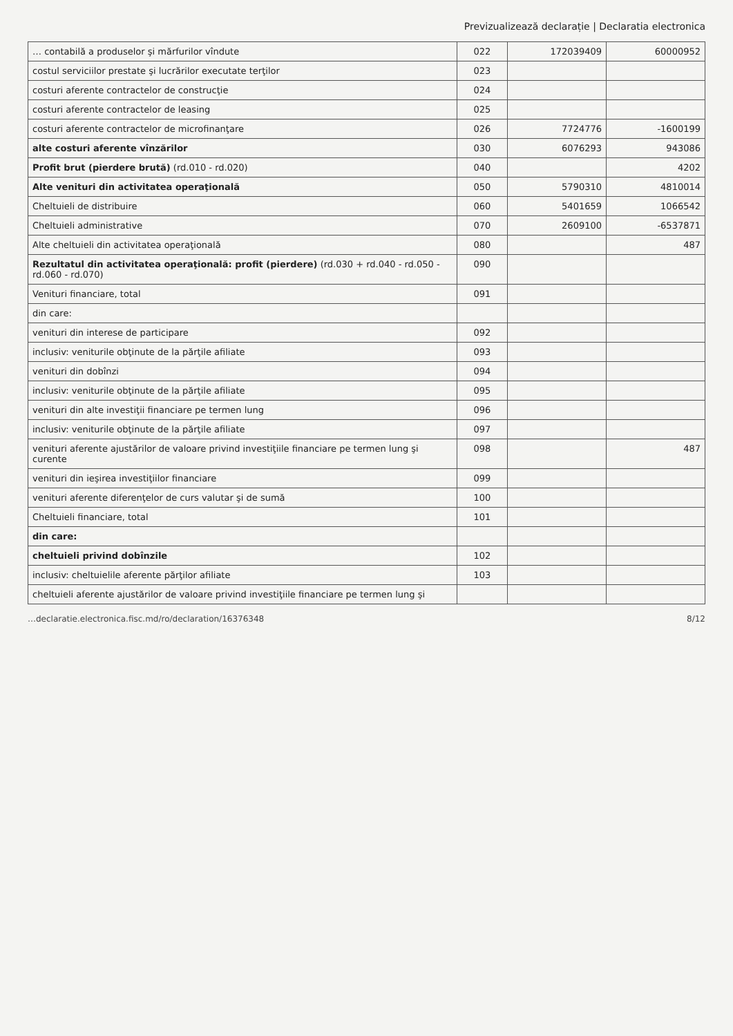Previzualizează declarație | Declaratia electronica
| … contabilă a produselor şi mărfurilor vîndute | 022 | 172039409 | 60000952 |
| costul serviciilor prestate şi lucrărilor executate terţilor | 023 | | |
| costuri aferente contractelor de construcţie | 024 | | |
| costuri aferente contractelor de leasing | 025 | | |
| costuri aferente contractelor de microfinanţare | 026 | 7724776 | -1600199 |
| alte costuri aferente vînzărilor | 030 | 6076293 | 943086 |
| Profit brut (pierdere brută) (rd.010 - rd.020) | 040 | | 4202 |
| Alte venituri din activitatea operaţională | 050 | 5790310 | 4810014 |
| Cheltuieli de distribuire | 060 | 5401659 | 1066542 |
| Cheltuieli administrative | 070 | 2609100 | -6537871 |
| Alte cheltuieli din activitatea operaţională | 080 | | 487 |
| Rezultatul din activitatea operaţională: profit (pierdere) (rd.030 + rd.040 - rd.050 - rd.060 - rd.070) | 090 | | |
| Venituri financiare, total | 091 | | |
| din care: | | | |
| venituri din interese de participare | 092 | | |
| inclusiv: veniturile obţinute de la părţile afiliate | 093 | | |
| venituri din dobînzi | 094 | | |
| inclusiv: veniturile obţinute de la părţile afiliate | 095 | | |
| venituri din alte investiţii financiare pe termen lung | 096 | | |
| inclusiv: veniturile obţinute de la părţile afiliate | 097 | | |
| venituri aferente ajustărilor de valoare privind investiţiile financiare pe termen lung şi curente | 098 | | 487 |
| venituri din ieşirea investiţiilor financiare | 099 | | |
| venituri aferente diferenţelor de curs valutar şi de sumă | 100 | | |
| Cheltuieli financiare, total | 101 | | |
| din care: | | | |
| cheltuieli privind dobînzile | 102 | | |
| inclusiv: cheltuielile aferente părţilor afiliate | 103 | | |
| cheltuieli aferente ajustărilor de valoare privind investiţiile financiare pe termen lung şi | | | |
…declaratie.electronica.fisc.md/ro/declaration/16376348 8/12